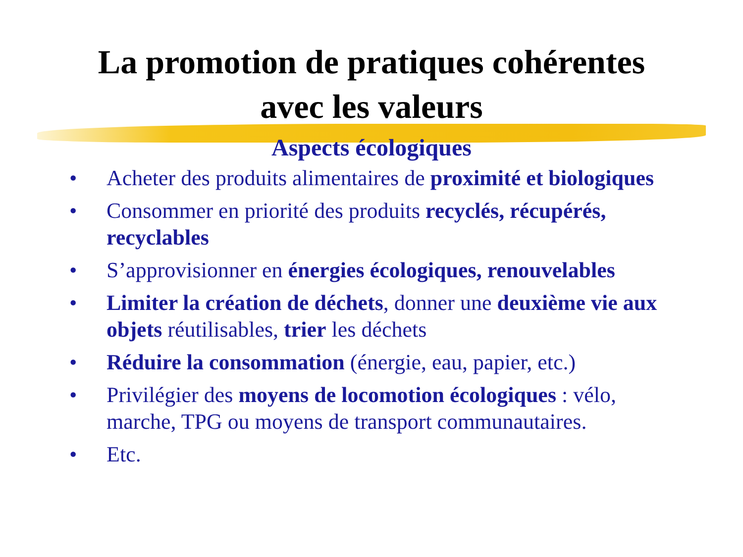La promotion de pratiques cohérentes
avec les valeurs
Aspects écologiques
• Acheter des produits alimentaires de proximité et biologiques
• Consommer en priorité des produits recyclés, récupérés, recyclables
• S’approvisionner en énergies écologiques, renouvelables
• Limiter la création de déchets, donner une deuxième vie aux objets réutilisables, trier les déchets
• Réduire la consommation (énergie, eau, papier, etc.)
• Privilégier des moyens de locomotion écologiques : vélo, marche, TPG ou moyens de transport communautaires.
• Etc.